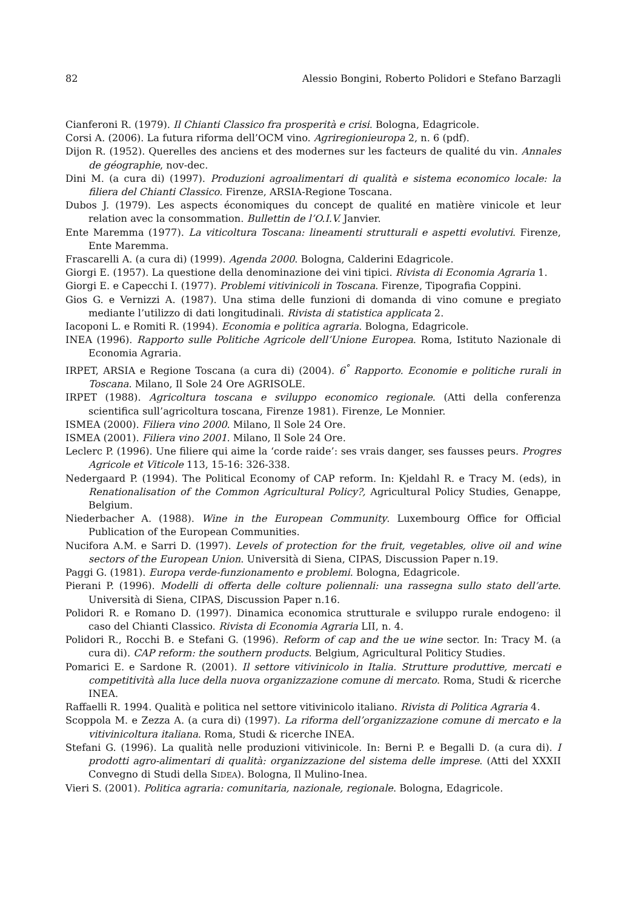82 Alessio Bongini, Roberto Polidori e Stefano Barzagli
Cianferoni R. (1979). Il Chianti Classico fra prosperità e crisi. Bologna, Edagricole.
Corsi A. (2006). La futura riforma dell’OCM vino. Agriregionieuropa 2, n. 6 (pdf).
Dijon R. (1952). Querelles des anciens et des modernes sur les facteurs de qualité du vin. Annales de géographie, nov-dec.
Dini M. (a cura di) (1997). Produzioni agroalimentari di qualità e sistema economico locale: la filiera del Chianti Classico. Firenze, ARSIA-Regione Toscana.
Dubos J. (1979). Les aspects économiques du concept de qualité en matière vinicole et leur relation avec la consommation. Bullettin de l’O.I.V. Janvier.
Ente Maremma (1977). La viticoltura Toscana: lineamenti strutturali e aspetti evolutivi. Firenze, Ente Maremma.
Frascarelli A. (a cura di) (1999). Agenda 2000. Bologna, Calderini Edagricole.
Giorgi E. (1957). La questione della denominazione dei vini tipici. Rivista di Economia Agraria 1.
Giorgi E. e Capecchi I. (1977). Problemi vitivinicoli in Toscana. Firenze, Tipografia Coppini.
Gios G. e Vernizzi A. (1987). Una stima delle funzioni di domanda di vino comune e pregiato mediante l’utilizzo di dati longitudinali. Rivista di statistica applicata 2.
Iacoponi L. e Romiti R. (1994). Economia e politica agraria. Bologna, Edagricole.
INEA (1996). Rapporto sulle Politiche Agricole dell’Unione Europea. Roma, Istituto Nazionale di Economia Agraria.
IRPET, ARSIA e Regione Toscana (a cura di) (2004). 6<sup>°</sup> Rapporto. Economie e politiche rurali in Toscana. Milano, Il Sole 24 Ore AGRISOLE.
IRPET (1988). Agricoltura toscana e sviluppo economico regionale. (Atti della conferenza scientifica sull’agricoltura toscana, Firenze 1981). Firenze, Le Monnier.
ISMEA (2000). Filiera vino 2000. Milano, Il Sole 24 Ore.
ISMEA (2001). Filiera vino 2001. Milano, Il Sole 24 Ore.
Leclerc P. (1996). Une filiere qui aime la ‘corde raide’: ses vrais danger, ses fausses peurs. Progres Agricole et Viticole 113, 15-16: 326-338.
Nedergaard P. (1994). The Political Economy of CAP reform. In: Kjeldahl R. e Tracy M. (eds), in Renationalisation of the Common Agricultural Policy?, Agricultural Policy Studies, Genappe, Belgium.
Niederbacher A. (1988). Wine in the European Community. Luxembourg Office for Official Publication of the European Communities.
Nucifora A.M. e Sarri D. (1997). Levels of protection for the fruit, vegetables, olive oil and wine sectors of the European Union. Università di Siena, CIPAS, Discussion Paper n.19.
Paggi G. (1981). Europa verde-funzionamento e problemi. Bologna, Edagricole.
Pierani P. (1996). Modelli di offerta delle colture poliennali: una rassegna sullo stato dell’arte. Università di Siena, CIPAS, Discussion Paper n.16.
Polidori R. e Romano D. (1997). Dinamica economica strutturale e sviluppo rurale endogeno: il caso del Chianti Classico. Rivista di Economia Agraria LII, n. 4.
Polidori R., Rocchi B. e Stefani G. (1996). Reform of cap and the ue wine sector. In: Tracy M. (a cura di). CAP reform: the southern products. Belgium, Agricultural Politicy Studies.
Pomarici E. e Sardone R. (2001). Il settore vitivinicolo in Italia. Strutture produttive, mercati e competitività alla luce della nuova organizzazione comune di mercato. Roma, Studi & ricerche INEA.
Raffaelli R. 1994. Qualità e politica nel settore vitivinicolo italiano. Rivista di Politica Agraria 4.
Scoppola M. e Zezza A. (a cura di) (1997). La riforma dell’organizzazione comune di mercato e la vitivinicoltura italiana. Roma, Studi & ricerche INEA.
Stefani G. (1996). La qualità nelle produzioni vitivinicole. In: Berni P. e Begalli D. (a cura di). I prodotti agro-alimentari di qualità: organizzazione del sistema delle imprese. (Atti del XXXII Convegno di Studi della SIDEA). Bologna, Il Mulino-Inea.
Vieri S. (2001). Politica agraria: comunitaria, nazionale, regionale. Bologna, Edagricole.